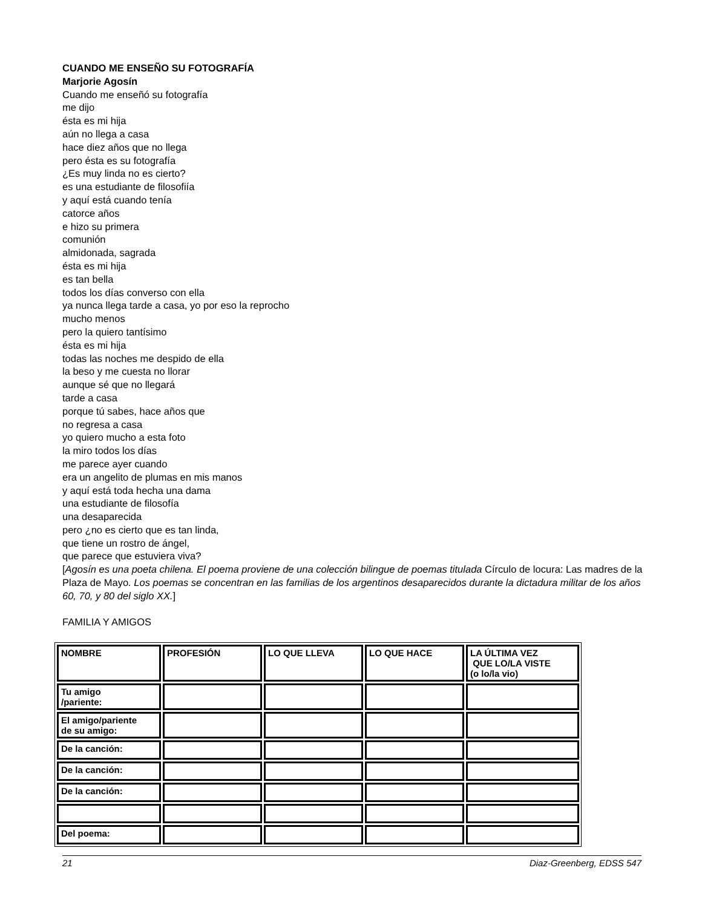CUANDO ME ENSEÑO SU FOTOGRAFÍA
Marjorie Agosín
Cuando me enseñó su fotografía
me dijo
ésta es mi hija
aún no llega a casa
hace diez años que no llega
pero ésta es su fotografía
¿Es muy linda no es cierto?
es una estudiante de filosofiía
y aquí está cuando tenía
catorce años
e hizo su primera
comunión
almidonada, sagrada
ésta es mi hija
es tan bella
todos los días converso con ella
ya nunca llega tarde a casa, yo por eso la reprocho
mucho menos
pero la quiero tantísimo
ésta es mi hija
todas las noches me despido de ella
la beso y me cuesta no llorar
aunque sé que no llegará
tarde a casa
porque tú sabes, hace años que
no regresa a casa
yo quiero mucho a esta foto
la miro todos los días
me parece ayer cuando
era un angelito de plumas en mis manos
y aquí está toda hecha una dama
una estudiante de filosofía
una desaparecida
pero ¿no es cierto que es tan linda,
que tiene un rostro de ángel,
que parece que estuviera viva?
[Agosín es una poeta chilena. El poema proviene de una colección bilingue de poemas titulada Círculo de locura: Las madres de la Plaza de Mayo. Los poemas se concentran en las familias de los argentinos desaparecidos durante la dictadura militar de los años 60, 70, y 80 del siglo XX.]
FAMILIA Y AMIGOS
| NOMBRE | PROFESIÓN | LO QUE LLEVA | LO QUE HACE | LA ÚLTIMA VEZ QUE LO/LA VISTE (o lo/la vio) |
| Tu amigo /pariente: | | | | |
| El amigo/pariente de su amigo: | | | | |
| De la canción: | | | | |
| De la canción: | | | | |
| De la canción: | | | | |
| Del poema: | | | | |
21 Diaz-Greenberg, EDSS 547